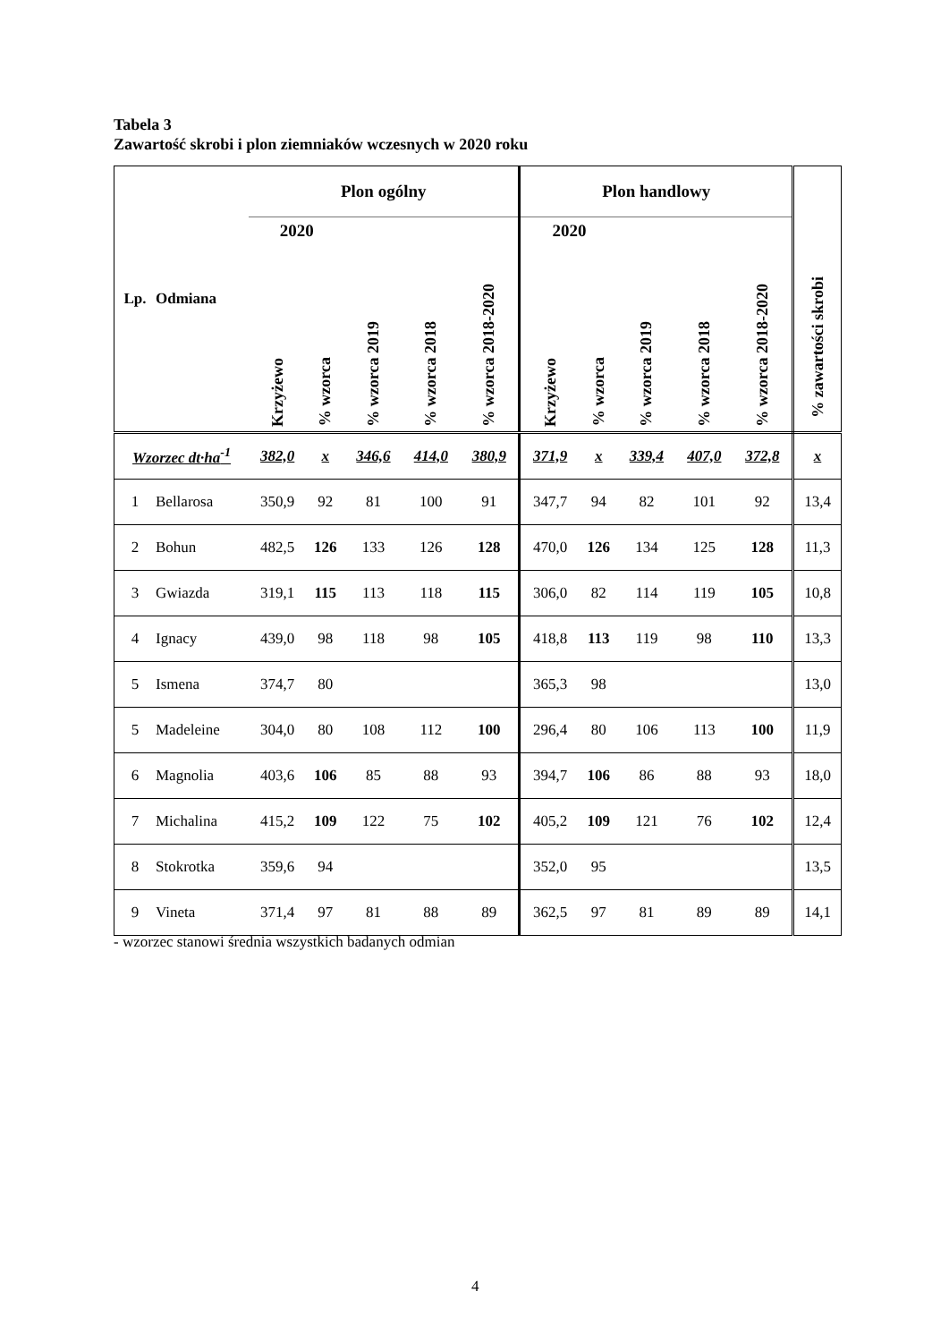Tabela 3
Zawartość skrobi i plon ziemniaków wczesnych w 2020 roku
| Lp. | Odmiana | Plon ogólny | | | | | Plon handlowy | | | | | % zawartości skrobi |
| --- | --- | --- | --- | --- | --- | --- | --- | --- | --- | --- | --- | --- |
| | | 2020 | | | | | 2020 | | | | | |
| | | Krzyżewo | % wzorca | % wzorca 2019 | % wzorca 2018 | % wzorca 2018-2020 | Krzyżewo | % wzorca | % wzorca 2019 | % wzorca 2018 | % wzorca 2018-2020 | |
| Wzorzec dt·ha<sup>-1</sup> | | 382,0 | x | 346,6 | 414,0 | 380,9 | 371,9 | x | 339,4 | 407,0 | 372,8 | x |
| 1 | Bellarosa | 350,9 | 92 | 81 | 100 | 91 | 347,7 | 94 | 82 | 101 | 92 | 13,4 |
| 2 | Bohun | 482,5 | 126 | 133 | 126 | 128 | 470,0 | 126 | 134 | 125 | 128 | 11,3 |
| 3 | Gwiazda | 319,1 | 115 | 113 | 118 | 115 | 306,0 | 82 | 114 | 119 | 105 | 10,8 |
| 4 | Ignacy | 439,0 | 98 | 118 | 98 | 105 | 418,8 | 113 | 119 | 98 | 110 | 13,3 |
| 5 | Ismena | 374,7 | 80 | | | | 365,3 | 98 | | | | 13,0 |
| 5 | Madeleine | 304,0 | 80 | 108 | 112 | 100 | 296,4 | 80 | 106 | 113 | 100 | 11,9 |
| 6 | Magnolia | 403,6 | 106 | 85 | 88 | 93 | 394,7 | 106 | 86 | 88 | 93 | 18,0 |
| 7 | Michalina | 415,2 | 109 | 122 | 75 | 102 | 405,2 | 109 | 121 | 76 | 102 | 12,4 |
| 8 | Stokrotka | 359,6 | 94 | | | | 352,0 | 95 | | | | 13,5 |
| 9 | Vineta | 371,4 | 97 | 81 | 88 | 89 | 362,5 | 97 | 81 | 89 | 89 | 14,1 |
- wzorzec stanowi średnia wszystkich badanych odmian
4